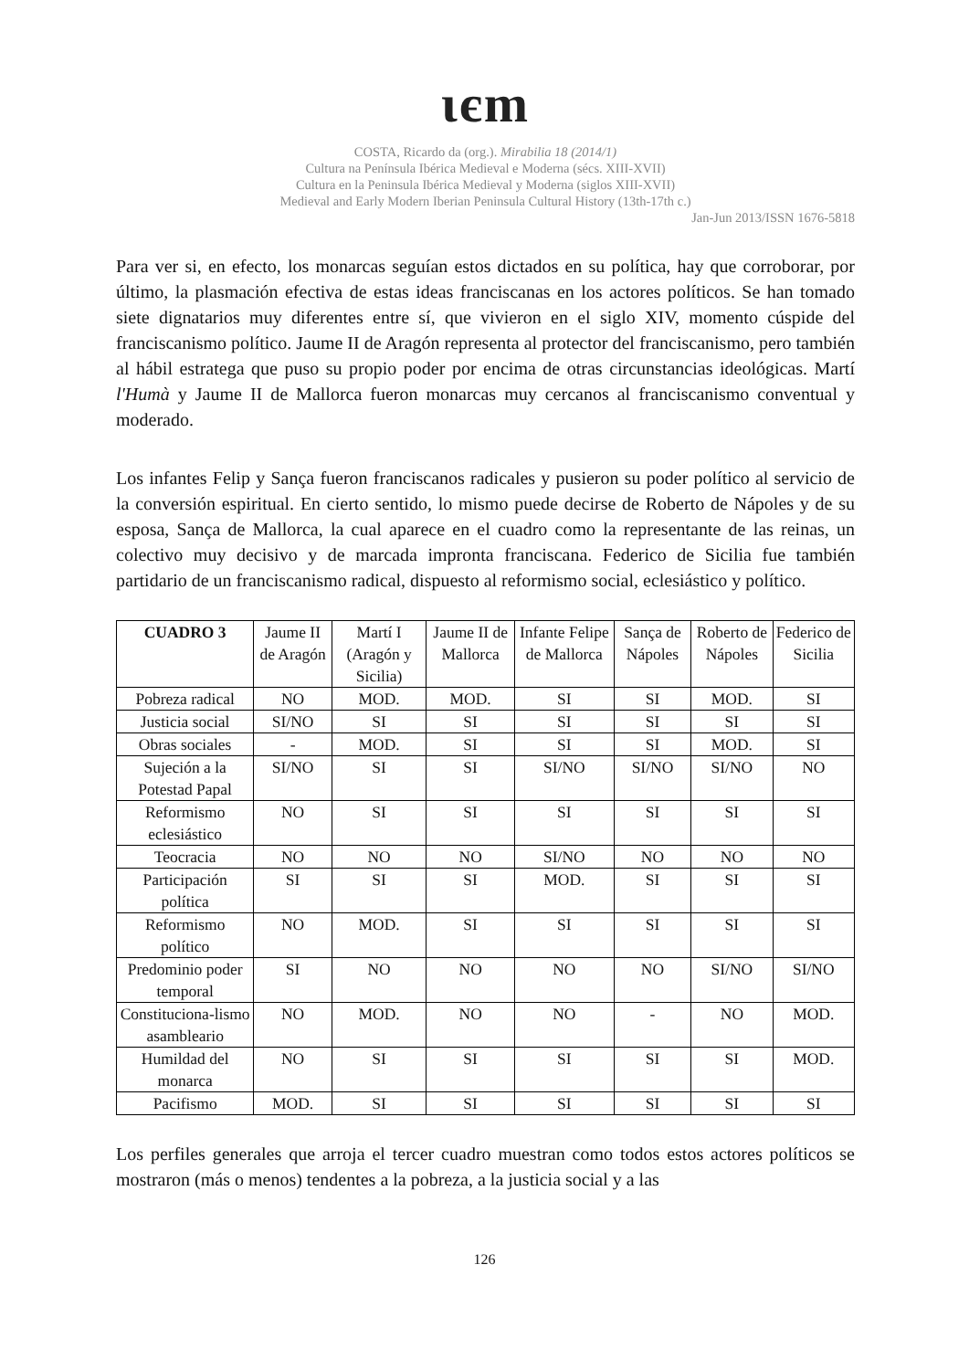ιєm
COSTA, Ricardo da (org.). Mirabilia 18 (2014/1)
Cultura na Península Ibérica Medieval e Moderna (sécs. XIII-XVII)
Cultura en la Peninsula Ibérica Medieval y Moderna (siglos XIII-XVII)
Medieval and Early Modern Iberian Peninsula Cultural History (13th-17th c.)
Jan-Jun 2013/ISSN 1676-5818
Para ver si, en efecto, los monarcas seguían estos dictados en su política, hay que corroborar, por último, la plasmación efectiva de estas ideas franciscanas en los actores políticos. Se han tomado siete dignatarios muy diferentes entre sí, que vivieron en el siglo XIV, momento cúspide del franciscanismo político. Jaume II de Aragón representa al protector del franciscanismo, pero también al hábil estratega que puso su propio poder por encima de otras circunstancias ideológicas. Martí l'Humà y Jaume II de Mallorca fueron monarcas muy cercanos al franciscanismo conventual y moderado.
Los infantes Felip y Sança fueron franciscanos radicales y pusieron su poder político al servicio de la conversión espiritual. En cierto sentido, lo mismo puede decirse de Roberto de Nápoles y de su esposa, Sança de Mallorca, la cual aparece en el cuadro como la representante de las reinas, un colectivo muy decisivo y de marcada impronta franciscana. Federico de Sicilia fue también partidario de un franciscanismo radical, dispuesto al reformismo social, eclesiástico y político.
| CUADRO 3 | Jaume II de Aragón | Martí I (Aragón y Sicilia) | Jaume II de Mallorca | Infante Felipe de Mallorca | Sança de Nápoles | Roberto de Nápoles | Federico de Sicilia |
| --- | --- | --- | --- | --- | --- | --- | --- |
| Pobreza radical | NO | MOD. | MOD. | SI | SI | MOD. | SI |
| Justicia social | SI/NO | SI | SI | SI | SI | SI | SI |
| Obras sociales | - | MOD. | SI | SI | SI | MOD. | SI |
| Sujeción a la Potestad Papal | SI/NO | SI | SI | SI/NO | SI/NO | SI/NO | NO |
| Reformismo eclesiástico | NO | SI | SI | SI | SI | SI | SI |
| Teocracia | NO | NO | NO | SI/NO | NO | NO | NO |
| Participación política | SI | SI | SI | MOD. | SI | SI | SI |
| Reformismo político | NO | MOD. | SI | SI | SI | SI | SI |
| Predominio poder temporal | SI | NO | NO | NO | NO | SI/NO | SI/NO |
| Constituciona-lismo asambleario | NO | MOD. | NO | NO | - | NO | MOD. |
| Humildad del monarca | NO | SI | SI | SI | SI | SI | MOD. |
| Pacifismo | MOD. | SI | SI | SI | SI | SI | SI |
Los perfiles generales que arroja el tercer cuadro muestran como todos estos actores políticos se mostraron (más o menos) tendentes a la pobreza, a la justicia social y a las
126